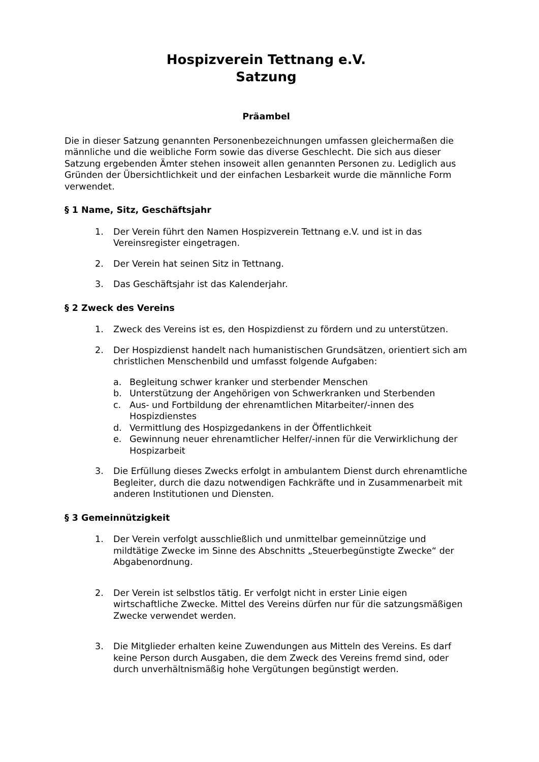Hospizverein Tettnang e.V.
Satzung
Präambel
Die in dieser Satzung genannten Personenbezeichnungen umfassen gleichermaßen die männliche und die weibliche Form sowie das diverse Geschlecht. Die sich aus dieser Satzung ergebenden Ämter stehen insoweit allen genannten Personen zu. Lediglich aus Gründen der Übersichtlichkeit und der einfachen Lesbarkeit wurde die männliche Form verwendet.
§ 1 Name, Sitz, Geschäftsjahr
1. Der Verein führt den Namen Hospizverein Tettnang e.V. und ist in das Vereinsregister eingetragen.
2. Der Verein hat seinen Sitz in Tettnang.
3. Das Geschäftsjahr ist das Kalenderjahr.
§ 2 Zweck des Vereins
1. Zweck des Vereins ist es, den Hospizdienst zu fördern und zu unterstützen.
2. Der Hospizdienst handelt nach humanistischen Grundsätzen, orientiert sich am christlichen Menschenbild und umfasst folgende Aufgaben:
a. Begleitung schwer kranker und sterbender Menschen
b. Unterstützung der Angehörigen von Schwerkranken und Sterbenden
c. Aus- und Fortbildung der ehrenamtlichen Mitarbeiter/-innen des Hospizdienstes
d. Vermittlung des Hospizgedankens in der Öffentlichkeit
e. Gewinnung neuer ehrenamtlicher Helfer/-innen für die Verwirklichung der Hospizarbeit
3. Die Erfüllung dieses Zwecks erfolgt in ambulantem Dienst durch ehrenamtliche Begleiter, durch die dazu notwendigen Fachkräfte und in Zusammenarbeit mit anderen Institutionen und Diensten.
§ 3 Gemeinnützigkeit
1. Der Verein verfolgt ausschließlich und unmittelbar gemeinnützige und mildtätige Zwecke im Sinne des Abschnitts „Steuerbegünstigte Zwecke“ der Abgabenordnung.
2. Der Verein ist selbstlos tätig. Er verfolgt nicht in erster Linie eigen wirtschaftliche Zwecke. Mittel des Vereins dürfen nur für die satzungsmäßigen Zwecke verwendet werden.
3. Die Mitglieder erhalten keine Zuwendungen aus Mitteln des Vereins. Es darf keine Person durch Ausgaben, die dem Zweck des Vereins fremd sind, oder durch unverhältnismäßig hohe Vergütungen begünstigt werden.